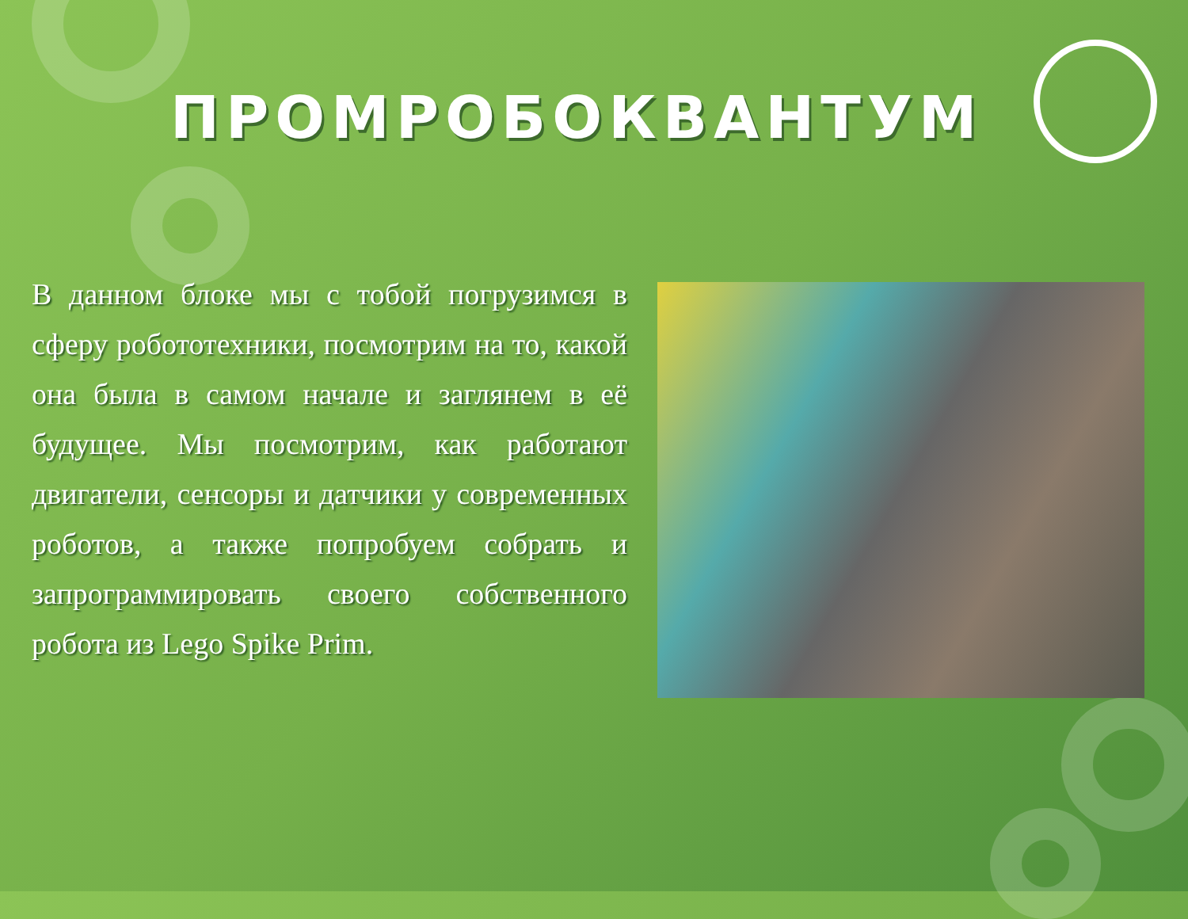ПРОМРОБОКВАНТУМ
В данном блоке мы с тобой погрузимся в сферу робототехники, посмотрим на то, какой она была в самом начале и заглянем в её будущее. Мы посмотрим, как работают двигатели, сенсоры и датчики у современных роботов, а также попробуем собрать и запрограммировать своего собственного робота из Lego Spike Prim.